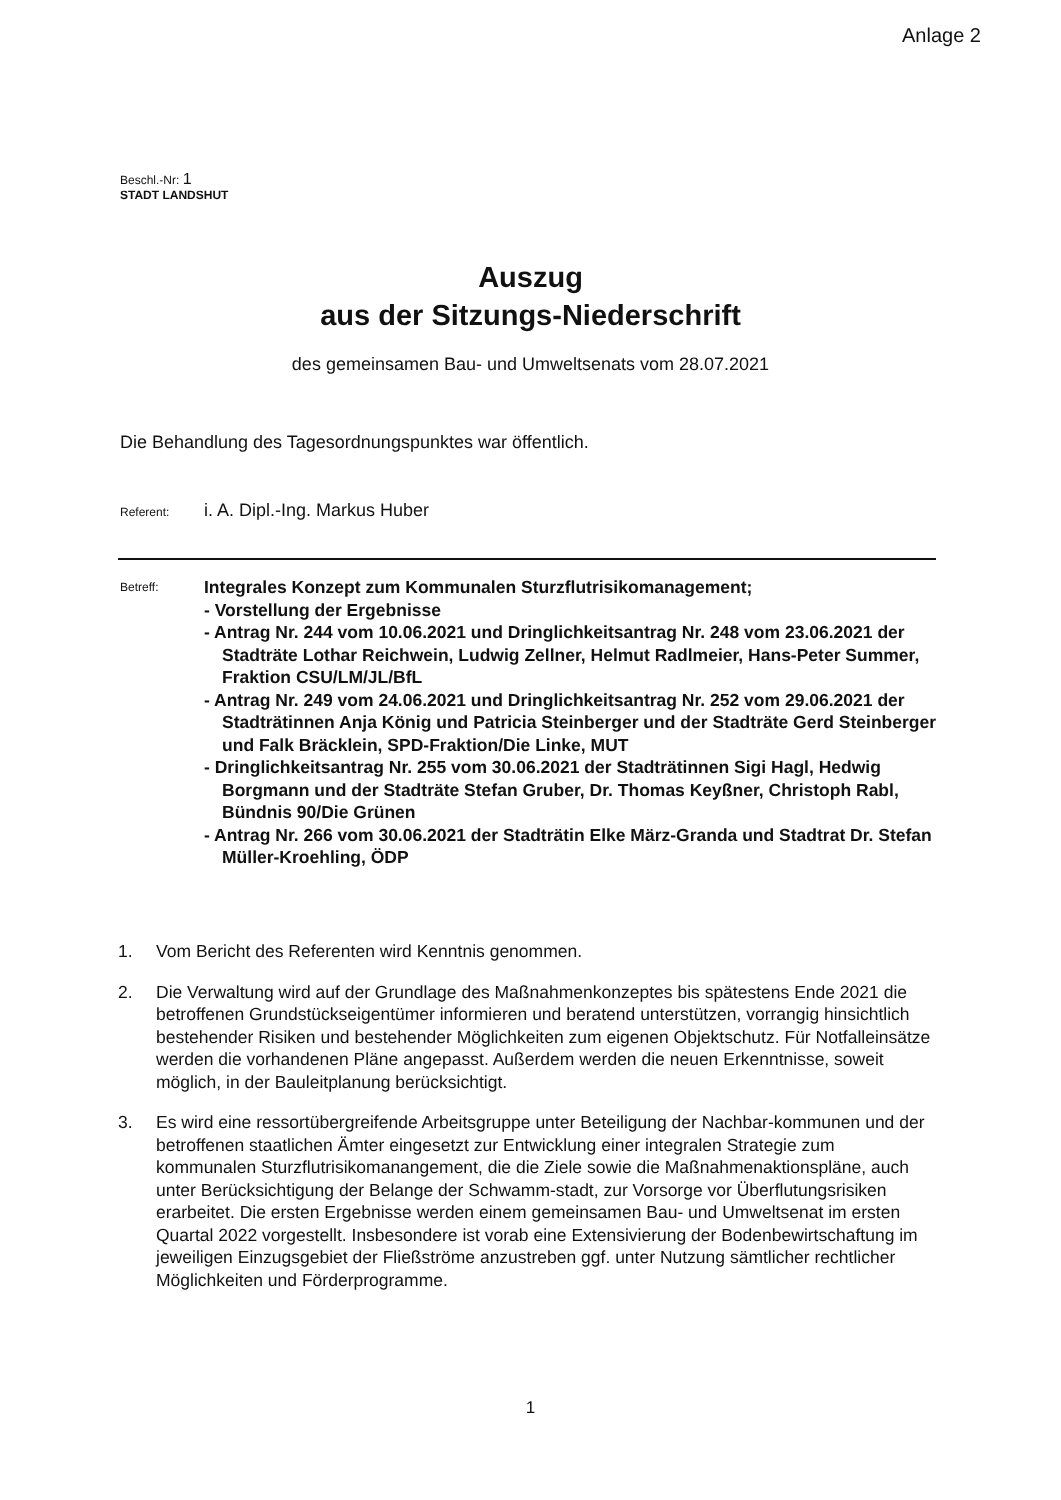Anlage 2
Beschl.-Nr: 1
STADT LANDSHUT
Auszug
aus der Sitzungs-Niederschrift
des gemeinsamen Bau- und Umweltsenats vom 28.07.2021
Die Behandlung des Tagesordnungspunktes war öffentlich.
Referent: i. A. Dipl.-Ing. Markus Huber
Betreff:
Integrales Konzept zum Kommunalen Sturzflutrisikomanagement;
- Vorstellung der Ergebnisse
- Antrag Nr. 244 vom 10.06.2021 und Dringlichkeitsantrag Nr. 248 vom 23.06.2021 der Stadträte Lothar Reichwein, Ludwig Zellner, Helmut Radlmeier, Hans-Peter Summer, Fraktion CSU/LM/JL/BfL
- Antrag Nr. 249 vom 24.06.2021 und Dringlichkeitsantrag Nr. 252 vom 29.06.2021 der Stadträtinnen Anja König und Patricia Steinberger und der Stadträte Gerd Steinberger und Falk Bräcklein, SPD-Fraktion/Die Linke, MUT
- Dringlichkeitsantrag Nr. 255 vom 30.06.2021 der Stadträtinnen Sigi Hagl, Hedwig Borgmann und der Stadträte Stefan Gruber, Dr. Thomas Keyßner, Christoph Rabl, Bündnis 90/Die Grünen
- Antrag Nr. 266 vom 30.06.2021 der Stadträtin Elke März-Granda und Stadtrat Dr. Stefan Müller-Kroehling, ÖDP
1. Vom Bericht des Referenten wird Kenntnis genommen.
2. Die Verwaltung wird auf der Grundlage des Maßnahmenkonzeptes bis spätestens Ende 2021 die betroffenen Grundstückseigentümer informieren und beratend unterstützen, vorrangig hinsichtlich bestehender Risiken und bestehender Möglichkeiten zum eigenen Objektschutz. Für Notfalleinsätze werden die vorhandenen Pläne angepasst. Außerdem werden die neuen Erkenntnisse, soweit möglich, in der Bauleitplanung berücksichtigt.
3. Es wird eine ressortübergreifende Arbeitsgruppe unter Beteiligung der Nachbar-kommunen und der betroffenen staatlichen Ämter eingesetzt zur Entwicklung einer integralen Strategie zum kommunalen Sturzflutrisikomanangement, die die Ziele sowie die Maßnahmenaktionspläne, auch unter Berücksichtigung der Belange der Schwamm-stadt, zur Vorsorge vor Überflutungsrisiken erarbeitet. Die ersten Ergebnisse werden einem gemeinsamen Bau- und Umweltsenat im ersten Quartal 2022 vorgestellt. Insbesondere ist vorab eine Extensivierung der Bodenbewirtschaftung im jeweiligen Einzugsgebiet der Fließströme anzustreben ggf. unter Nutzung sämtlicher rechtlicher Möglichkeiten und Förderprogramme.
1